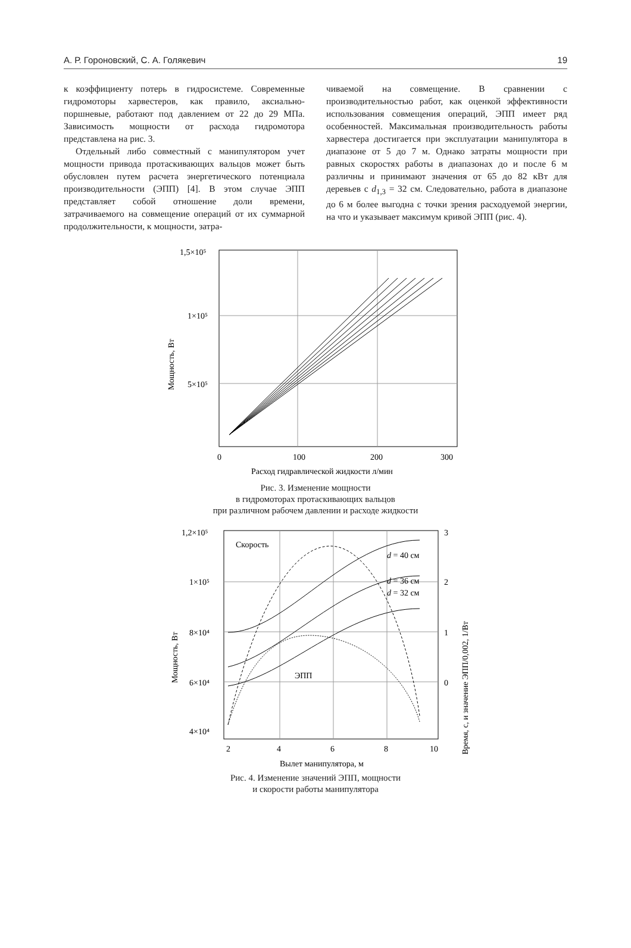А. Р. Гороновский, С. А. Голякевич 19
к коэффициенту потерь в гидросистеме. Современные гидромоторы харвестеров, как правило, аксиально-поршневые, работают под давлением от 22 до 29 МПа. Зависимость мощности от расхода гидромотора представлена на рис. 3.
Отдельный либо совместный с манипулятором учет мощности привода протаскивающих вальцов может быть обусловлен путем расчета энергетического потенциала производительности (ЭПП) [4]. В этом случае ЭПП представляет собой отношение доли времени, затрачиваемого на совмещение операций от их суммарной продолжительности, к мощности, затра-
чиваемой на совмещение. В сравнении с производительностью работ, как оценкой эффективности использования совмещения операций, ЭПП имеет ряд особенностей. Максимальная производительность работы харвестера достигается при эксплуатации манипулятора в диапазоне от 5 до 7 м. Однако затраты мощности при равных скоростях работы в диапазонах до и после 6 м различны и принимают значения от 65 до 82 кВт для деревьев с d<sub>1,3</sub> = 32 см. Следовательно, работа в диапазоне до 6 м более выгодна с точки зрения расходуемой энергии, на что и указывает максимум кривой ЭПП (рис. 4).
1,5×10⁵
1×10⁵
5×10⁵
0
100
200
300
Мощность, Вт
Расход гидравлической жидкости л/мин
Рис. 3. Изменение мощности
в гидромоторах протаскивающих вальцов
при различном рабочем давлении и расходе жидкости
Скорость
d = 40 см
d = 36 см
d = 32 см
ЭПП
1,2×10⁵
1×10⁵
8×10⁴
6×10⁴
4×10⁴
3
2
1
0
2
4
6
8
10
Мощность, Вт
Время, с, и значение ЭПП/0,002, 1/Вт
Вылет манипулятора, м
Рис. 4. Изменение значений ЭПП, мощности
и скорости работы манипулятора